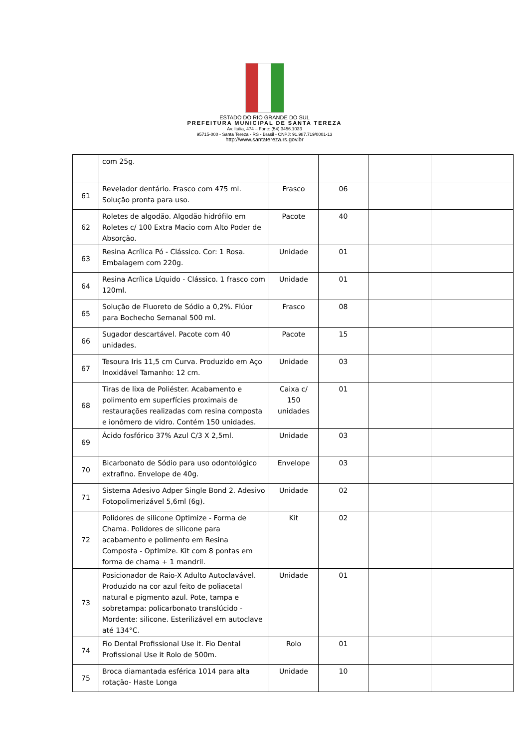ESTADO DO RIO GRANDE DO SUL
PREFEITURA MUNICIPAL DE SANTA TEREZA
Av. Itália, 474 – Fone: (54) 3456.1033
95715-000 - Santa Tereza - RS - Brasil - CNPJ: 91.987.719/0001-13
http://www.santatereza.rs.gov.br
| | com 25g. | | | | |
| 61 | Revelador dentário. Frasco com 475 ml. Solução pronta para uso. | Frasco | 06 | | |
| 62 | Roletes de algodão. Algodão hidrófilo em Roletes c/ 100 Extra Macio com Alto Poder de Absorção. | Pacote | 40 | | |
| 63 | Resina Acrílica Pó - Clássico. Cor: 1 Rosa. Embalagem com 220g. | Unidade | 01 | | |
| 64 | Resina Acrílica Líquido - Clássico. 1 frasco com 120ml. | Unidade | 01 | | |
| 65 | Solução de Fluoreto de Sódio a 0,2%. Flúor para Bochecho Semanal 500 ml. | Frasco | 08 | | |
| 66 | Sugador descartável. Pacote com 40 unidades. | Pacote | 15 | | |
| 67 | Tesoura Iris 11,5 cm Curva. Produzido em Aço Inoxidável Tamanho: 12 cm. | Unidade | 03 | | |
| 68 | Tiras de lixa de Poliéster. Acabamento e polimento em superfícies proximais de restaurações realizadas com resina composta e ionômero de vidro. Contém 150 unidades. | Caixa c/ 150 unidades | 01 | | |
| 69 | Ácido fosfórico 37% Azul C/3 X 2,5ml. | Unidade | 03 | | |
| 70 | Bicarbonato de Sódio para uso odontológico extrafino. Envelope de 40g. | Envelope | 03 | | |
| 71 | Sistema Adesivo Adper Single Bond 2. Adesivo Fotopolimerizável 5,6ml (6g). | Unidade | 02 | | |
| 72 | Polidores de silicone Optimize - Forma de Chama. Polidores de silicone para acabamento e polimento em Resina Composta - Optimize. Kit com 8 pontas em forma de chama + 1 mandril. | Kit | 02 | | |
| 73 | Posicionador de Raio-X Adulto Autoclavável. Produzido na cor azul feito de poliacetal natural e pigmento azul. Pote, tampa e sobretampa: policarbonato translúcido - Mordente: silicone. Esterilizável em autoclave até 134°C. | Unidade | 01 | | |
| 74 | Fio Dental Profissional Use it. Fio Dental Profissional Use it Rolo de 500m. | Rolo | 01 | | |
| 75 | Broca diamantada esférica 1014 para alta rotação- Haste Longa | Unidade | 10 | | |